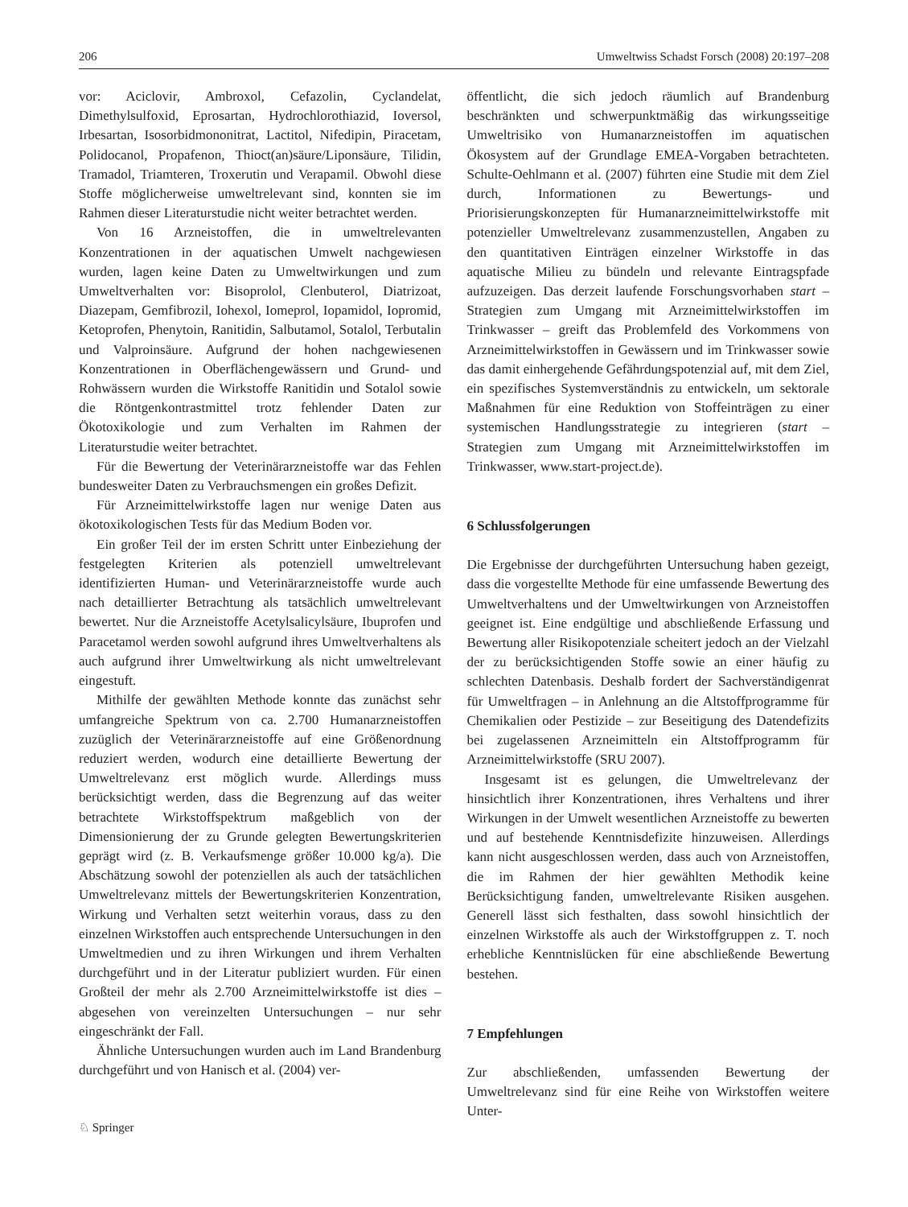206 Umweltwiss Schadst Forsch (2008) 20:197–208
vor: Aciclovir, Ambroxol, Cefazolin, Cyclandelat, Dimethylsulfoxid, Eprosartan, Hydrochlorothiazid, Ioversol, Irbesartan, Isosorbidmononitrat, Lactitol, Nifedipin, Piracetam, Polidocanol, Propafenon, Thioct(an)säure/Liponsäure, Tilidin, Tramadol, Triamteren, Troxerutin und Verapamil. Obwohl diese Stoffe möglicherweise umweltrelevant sind, konnten sie im Rahmen dieser Literaturstudie nicht weiter betrachtet werden.
Von 16 Arzneistoffen, die in umweltrelevanten Konzentrationen in der aquatischen Umwelt nachgewiesen wurden, lagen keine Daten zu Umweltwirkungen und zum Umweltverhalten vor: Bisoprolol, Clenbuterol, Diatrizoat, Diazepam, Gemfibrozil, Iohexol, Iomeprol, Iopamidol, Iopromid, Ketoprofen, Phenytoin, Ranitidin, Salbutamol, Sotalol, Terbutalin und Valproinsäure. Aufgrund der hohen nachgewiesenen Konzentrationen in Oberflächengewässern und Grund- und Rohwässern wurden die Wirkstoffe Ranitidin und Sotalol sowie die Röntgenkontrastmittel trotz fehlender Daten zur Ökotoxikologie und zum Verhalten im Rahmen der Literaturstudie weiter betrachtet.
Für die Bewertung der Veterinärarzneistoffe war das Fehlen bundesweiter Daten zu Verbrauchsmengen ein großes Defizit.
Für Arzneimittelwirkstoffe lagen nur wenige Daten aus ökotoxikologischen Tests für das Medium Boden vor.
Ein großer Teil der im ersten Schritt unter Einbeziehung der festgelegten Kriterien als potenziell umweltrelevant identifizierten Human- und Veterinärarzneistoffe wurde auch nach detaillierter Betrachtung als tatsächlich umweltrelevant bewertet. Nur die Arzneistoffe Acetylsalicylsäure, Ibuprofen und Paracetamol werden sowohl aufgrund ihres Umweltverhaltens als auch aufgrund ihrer Umweltwirkung als nicht umweltrelevant eingestuft.
Mithilfe der gewählten Methode konnte das zunächst sehr umfangreiche Spektrum von ca. 2.700 Humanarzneistoffen zuzüglich der Veterinärarzneistoffe auf eine Größenordnung reduziert werden, wodurch eine detaillierte Bewertung der Umweltrelevanz erst möglich wurde. Allerdings muss berücksichtigt werden, dass die Begrenzung auf das weiter betrachtete Wirkstoffspektrum maßgeblich von der Dimensionierung der zu Grunde gelegten Bewertungskriterien geprägt wird (z. B. Verkaufsmenge größer 10.000 kg/a). Die Abschätzung sowohl der potenziellen als auch der tatsächlichen Umweltrelevanz mittels der Bewertungskriterien Konzentration, Wirkung und Verhalten setzt weiterhin voraus, dass zu den einzelnen Wirkstoffen auch entsprechende Untersuchungen in den Umweltmedien und zu ihren Wirkungen und ihrem Verhalten durchgeführt und in der Literatur publiziert wurden. Für einen Großteil der mehr als 2.700 Arzneimittelwirkstoffe ist dies – abgesehen von vereinzelten Untersuchungen – nur sehr eingeschränkt der Fall.
Ähnliche Untersuchungen wurden auch im Land Brandenburg durchgeführt und von Hanisch et al. (2004) ver-
öffentlicht, die sich jedoch räumlich auf Brandenburg beschränkten und schwerpunktmäßig das wirkungsseitige Umweltrisiko von Humanarzneistoffen im aquatischen Ökosystem auf der Grundlage EMEA-Vorgaben betrachteten. Schulte-Oehlmann et al. (2007) führten eine Studie mit dem Ziel durch, Informationen zu Bewertungs- und Priorisierungskonzepten für Humanarzneimittelwirkstoffe mit potenzieller Umweltrelevanz zusammenzustellen, Angaben zu den quantitativen Einträgen einzelner Wirkstoffe in das aquatische Milieu zu bündeln und relevante Eintragspfade aufzuzeigen. Das derzeit laufende Forschungsvorhaben start – Strategien zum Umgang mit Arzneimittelwirkstoffen im Trinkwasser – greift das Problemfeld des Vorkommens von Arzneimittelwirkstoffen in Gewässern und im Trinkwasser sowie das damit einhergehende Gefährdungspotenzial auf, mit dem Ziel, ein spezifisches Systemverständnis zu entwickeln, um sektorale Maßnahmen für eine Reduktion von Stoffeinträgen zu einer systemischen Handlungsstrategie zu integrieren (start – Strategien zum Umgang mit Arzneimittelwirkstoffen im Trinkwasser, www.start-project.de).
6 Schlussfolgerungen
Die Ergebnisse der durchgeführten Untersuchung haben gezeigt, dass die vorgestellte Methode für eine umfassende Bewertung des Umweltverhaltens und der Umweltwirkungen von Arzneistoffen geeignet ist. Eine endgültige und abschließende Erfassung und Bewertung aller Risikopotenziale scheitert jedoch an der Vielzahl der zu berücksichtigenden Stoffe sowie an einer häufig zu schlechten Datenbasis. Deshalb fordert der Sachverständigenrat für Umweltfragen – in Anlehnung an die Altstoffprogramme für Chemikalien oder Pestizide – zur Beseitigung des Datendefizits bei zugelassenen Arzneimitteln ein Altstoffprogramm für Arzneimittelwirkstoffe (SRU 2007).
Insgesamt ist es gelungen, die Umweltrelevanz der hinsichtlich ihrer Konzentrationen, ihres Verhaltens und ihrer Wirkungen in der Umwelt wesentlichen Arzneistoffe zu bewerten und auf bestehende Kenntnisdefizite hinzuweisen. Allerdings kann nicht ausgeschlossen werden, dass auch von Arzneistoffen, die im Rahmen der hier gewählten Methodik keine Berücksichtigung fanden, umweltrelevante Risiken ausgehen. Generell lässt sich festhalten, dass sowohl hinsichtlich der einzelnen Wirkstoffe als auch der Wirkstoffgruppen z. T. noch erhebliche Kenntnislücken für eine abschließende Bewertung bestehen.
7 Empfehlungen
Zur abschließenden, umfassenden Bewertung der Umweltrelevanz sind für eine Reihe von Wirkstoffen weitere Unter-
♘ Springer